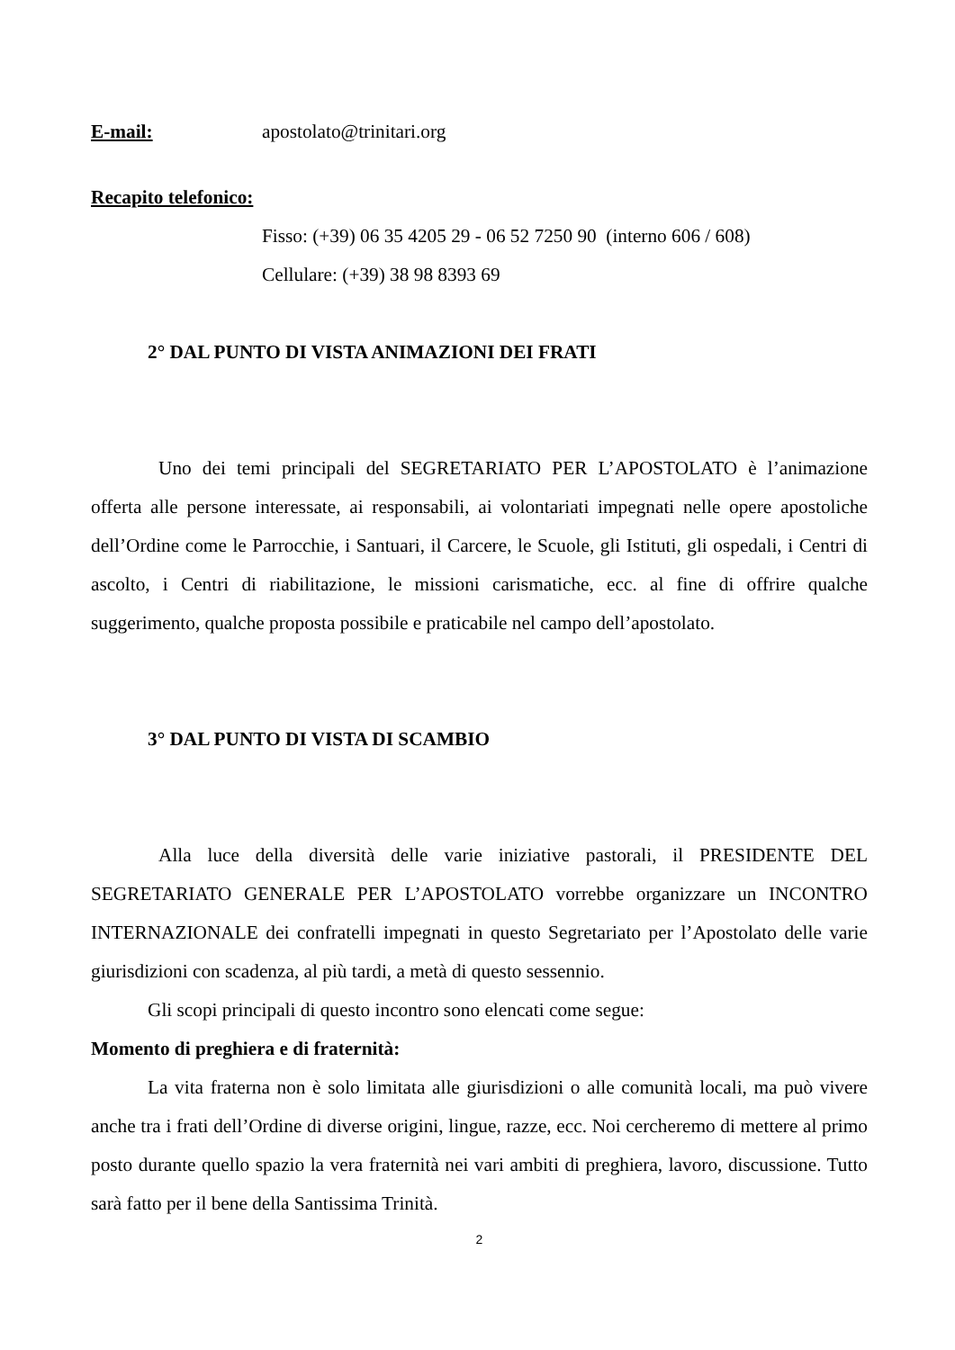E-mail: apostolato@trinitari.org
Recapito telefonico:
Fisso: (+39) 06 35 4205 29 - 06 52 7250 90 (interno 606 / 608)
Cellulare: (+39) 38 98 8393 69
2° DAL PUNTO DI VISTA ANIMAZIONI DEI FRATI
Uno dei temi principali del SEGRETARIATO PER L’APOSTOLATO è l’animazione offerta alle persone interessate, ai responsabili, ai volontariati impegnati nelle opere apostoliche dell’Ordine come le Parrocchie, i Santuari, il Carcere, le Scuole, gli Istituti, gli ospedali, i Centri di ascolto, i Centri di riabilitazione, le missioni carismatiche, ecc. al fine di offrire qualche suggerimento, qualche proposta possibile e praticabile nel campo dell’apostolato.
3° DAL PUNTO DI VISTA DI SCAMBIO
Alla luce della diversità delle varie iniziative pastorali, il PRESIDENTE DEL SEGRETARIATO GENERALE PER L’APOSTOLATO vorrebbe organizzare un INCONTRO INTERNAZIONALE dei confratelli impegnati in questo Segretariato per l’Apostolato delle varie giurisdizioni con scadenza, al più tardi, a metà di questo sessennio.
Gli scopi principali di questo incontro sono elencati come segue:
Momento di preghiera e di fraternità:
La vita fraterna non è solo limitata alle giurisdizioni o alle comunità locali, ma può vivere anche tra i frati dell’Ordine di diverse origini, lingue, razze, ecc. Noi cercheremo di mettere al primo posto durante quello spazio la vera fraternità nei vari ambiti di preghiera, lavoro, discussione. Tutto sarà fatto per il bene della Santissima Trinità.
2